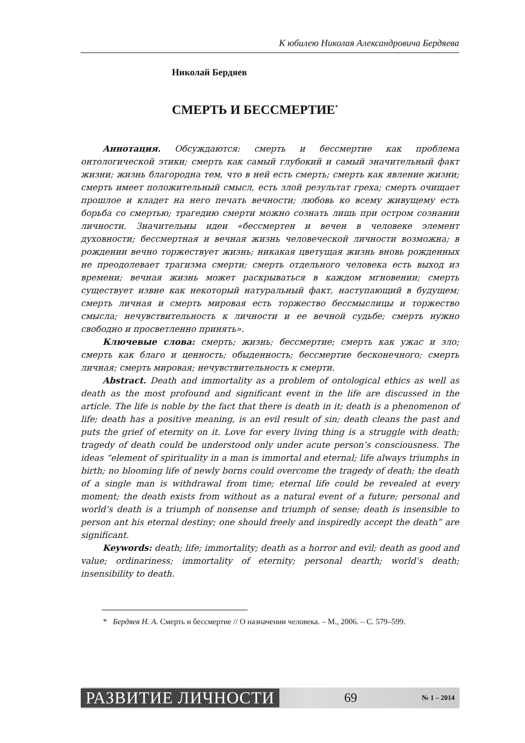К юбилею Николая Александровича Бердяева
Николай Бердяев
СМЕРТЬ И БЕССМЕРТИЕ<sup>*</sup>
Аннотация. Обсуждаются: смерть и бессмертие как проблема онтологической этики; смерть как самый глубокий и самый значительный факт жизни; жизнь благородна тем, что в ней есть смерть; смерть как явление жизни; смерть имеет положительный смысл, есть злой результат греха; смерть очищает прошлое и кладет на него печать вечности; любовь ко всему живущему есть борьба со смертью; трагедию смерти можно сознать лишь при остром сознании личности. Значительны идеи «бессмертен и вечен в человеке элемент духовности; бессмертная и вечная жизнь человеческой личности возможна; в рождении вечно торжествует жизнь; никакая цветущая жизнь вновь рожденных не преодолевает трагизма смерти; смерть отдельного человека есть выход из времени; вечная жизнь может раскрываться в каждом мгновении; смерть существует извне как некоторый натуральный факт, наступающий в будущем; смерть личная и смерть мировая есть торжество бессмыслицы и торжество смысла; нечувствительность к личности и ее вечной судьбе; смерть нужно свободно и просветленно принять».
Ключевые слова: смерть; жизнь; бессмертие; смерть как ужас и зло; смерть как благо и ценность; обыденность; бессмертие бесконечного; смерть личная; смерть мировая; нечувствительность к смерти.
Abstract. Death and immortality as a problem of ontological ethics as well as death as the most profound and significant event in the life are discussed in the article. The life is noble by the fact that there is death in it; death is a phenomenon of life; death has a positive meaning, is an evil result of sin; death cleans the past and puts the grief of eternity on it. Love for every living thing is a struggle with death; tragedy of death could be understood only under acute person’s consciousness. The ideas “element of spirituality in a man is immortal and eternal; life always triumphs in birth; no blooming life of newly borns could overcome the tragedy of death; the death of a single man is withdrawal from time; eternal life could be revealed at every moment; the death exists from without as a natural event of a future; personal and world’s death is a triumph of nonsense and triumph of sense; death is insensible to person ant his eternal destiny; one should freely and inspiredly accept the death” are significant.
Keywords: death; life; immortality; death as a horror and evil; death as good and value; ordinariness; immortality of eternity; personal dearth; world’s death; insensibility to death.
* Бердяев Н. А. Смерть и бессмертие // О назначении человека. – М., 2006. – С. 579–599.
РАЗВИТИЕ ЛИЧНОСТИ 69 № 1 – 2014